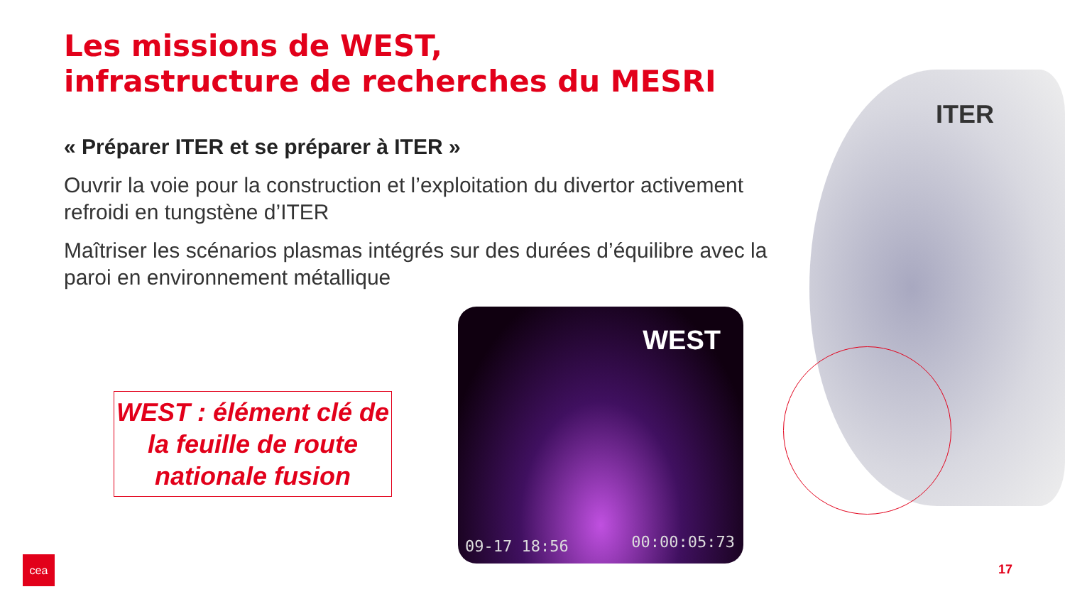Les missions de WEST,
infrastructure de recherches du MESRI
« Préparer ITER et se préparer à ITER »
Ouvrir la voie pour la construction et l’exploitation du divertor activement refroidi en tungstène d’ITER
Maîtriser les scénarios plasmas intégrés sur des durées d’équilibre avec la paroi en environnement métallique
WEST : élément clé de la feuille de route nationale fusion
WEST
09-17 18:56 00:00:05:73
ITER
cea
17